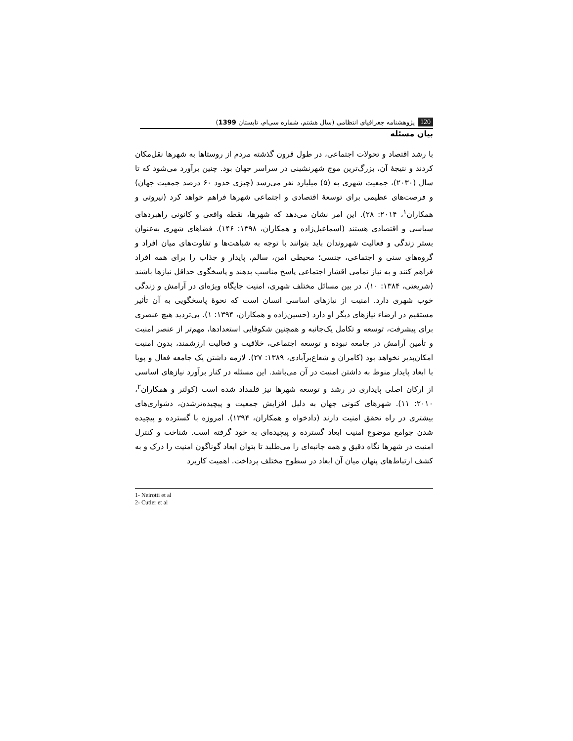120 پژوهشنامه جغرافیای انتظامی (سال هشتم، شماره سی‌ام، تابستان 1399)
بیان مسئله
با رشد اقتصاد و تحولات اجتماعی، در طول قرون گذشته مردم از روستاها به شهرها نقل‌مکان کردند و نتیجۀ آن، بزرگ‌ترین موج شهرنشینی در سراسر جهان بود. چنین برآورد می‌شود که تا سال (۲۰۳۰)، جمعیت شهری به (۵) میلیارد نفر می‌رسد (چیزی حدود ۶۰ درصد جمعیت جهان) و فرصت‌های عظیمی برای توسعۀ اقتصادی و اجتماعی شهرها فراهم خواهد کرد (نیروتی و همکاران<sup>۱</sup>، ۲۰۱۴: ۲۸). این امر نشان می‌دهد که شهرها، نقطه واقعی و کانونی راهبردهای سیاسی و اقتصادی هستند (اسماعیل‌زاده و همکاران، ۱۳۹۸: ۱۴۶). فضاهای شهری به‌عنوان بستر زندگی و فعالیت شهروندان باید بتوانند با توجه به شباهت‌ها و تفاوت‌های میان افراد و گروه‌های سنی و اجتماعی، جنسی؛ محیطی امن، سالم، پایدار و جذاب را برای همه افراد فراهم کنند و به نیاز تمامی اقشار اجتماعی پاسخ مناسب بدهند و پاسخگوی حداقل نیازها باشند (شریعتی، ۱۳۸۴: ۱۰). در بین مسائل مختلف شهری، امنیت جایگاه ویژه‌ای در آرامش و زندگی خوب شهری دارد. امنیت از نیازهای اساسی انسان است که نحوۀ پاسخگویی به آن تأثیر مستقیم در ارضاء نیازهای دیگر او دارد (حسین‌زاده و همکاران، ۱۳۹۴: ۱). بی‌تردید هیچ عنصری برای پیشرفت، توسعه و تکامل یک‌جانبه و همچنین شکوفایی استعدادها، مهم‌تر از عنصر امنیت و تأمین آرامش در جامعه نبوده و توسعه اجتماعی، خلاقیت و فعالیت ارزشمند، بدون امنیت امکان‌پذیر نخواهد بود (کامران و شعاع‌برآبادی، ۱۳۸۹: ۲۷). لازمه داشتن یک جامعه فعال و پویا با ابعاد پایدار منوط به داشتن امنیت در آن می‌باشد. این مسئله در کنار برآورد نیازهای اساسی از ارکان اصلی پایداری در رشد و توسعه شهرها نیز قلمداد شده است (کولتر و همکاران<sup>۲</sup>، ۲۰۱۰: ۱۱). شهرهای کنونی جهان به دلیل افزایش جمعیت و پیچیده‌ترشدن، دشواری‌های بیشتری در راه تحقق امنیت دارند (دادخواه و همکاران، ۱۳۹۴). امروزه با گسترده و پیچیده شدن جوامع موضوع امنیت ابعاد گسترده و پیچیده‌ای به خود گرفته است. شناخت و کنترل امنیت در شهرها نگاه دقیق و همه جانبه‌ای را می‌طلبد تا بتوان ابعاد گوناگون امنیت را درک و به کشف ارتباط‌های پنهان میان آن ابعاد در سطوح مختلف پرداخت. اهمیت کاربرد
1- Neirotti et al
2- Cutler et al